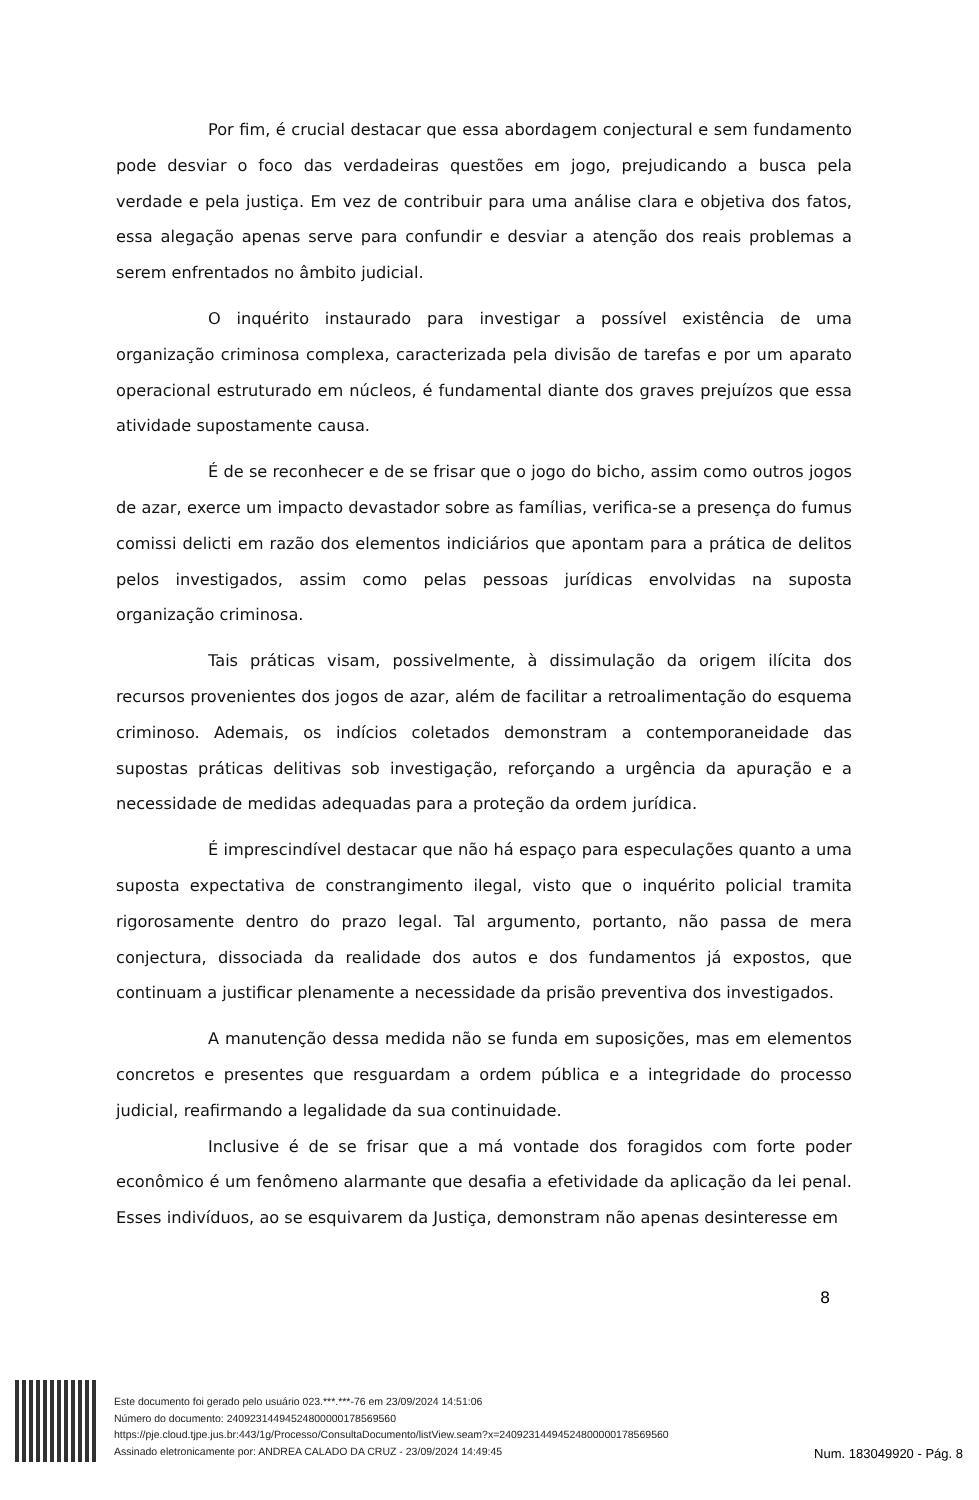Por fim, é crucial destacar que essa abordagem conjectural e sem fundamento pode desviar o foco das verdadeiras questões em jogo, prejudicando a busca pela verdade e pela justiça. Em vez de contribuir para uma análise clara e objetiva dos fatos, essa alegação apenas serve para confundir e desviar a atenção dos reais problemas a serem enfrentados no âmbito judicial.
O inquérito instaurado para investigar a possível existência de uma organização criminosa complexa, caracterizada pela divisão de tarefas e por um aparato operacional estruturado em núcleos, é fundamental diante dos graves prejuízos que essa atividade supostamente causa.
É de se reconhecer e de se frisar que o jogo do bicho, assim como outros jogos de azar, exerce um impacto devastador sobre as famílias, verifica-se a presença do fumus comissi delicti em razão dos elementos indiciários que apontam para a prática de delitos pelos investigados, assim como pelas pessoas jurídicas envolvidas na suposta organização criminosa.
Tais práticas visam, possivelmente, à dissimulação da origem ilícita dos recursos provenientes dos jogos de azar, além de facilitar a retroalimentação do esquema criminoso. Ademais, os indícios coletados demonstram a contemporaneidade das supostas práticas delitivas sob investigação, reforçando a urgência da apuração e a necessidade de medidas adequadas para a proteção da ordem jurídica.
É imprescindível destacar que não há espaço para especulações quanto a uma suposta expectativa de constrangimento ilegal, visto que o inquérito policial tramita rigorosamente dentro do prazo legal. Tal argumento, portanto, não passa de mera conjectura, dissociada da realidade dos autos e dos fundamentos já expostos, que continuam a justificar plenamente a necessidade da prisão preventiva dos investigados.
A manutenção dessa medida não se funda em suposições, mas em elementos concretos e presentes que resguardam a ordem pública e a integridade do processo judicial, reafirmando a legalidade da sua continuidade.
Inclusive é de se frisar que a má vontade dos foragidos com forte poder econômico é um fenômeno alarmante que desafia a efetividade da aplicação da lei penal. Esses indivíduos, ao se esquivarem da Justiça, demonstram não apenas desinteresse em
8
Este documento foi gerado pelo usuário 023.***.***-76 em 23/09/2024 14:51:06
Número do documento: 24092314494524800000178569560
https://pje.cloud.tjpe.jus.br:443/1g/Processo/ConsultaDocumento/listView.seam?x=24092314494524800000178569560
Assinado eletronicamente por: ANDREA CALADO DA CRUZ - 23/09/2024 14:49:45
Num. 183049920 - Pág. 8